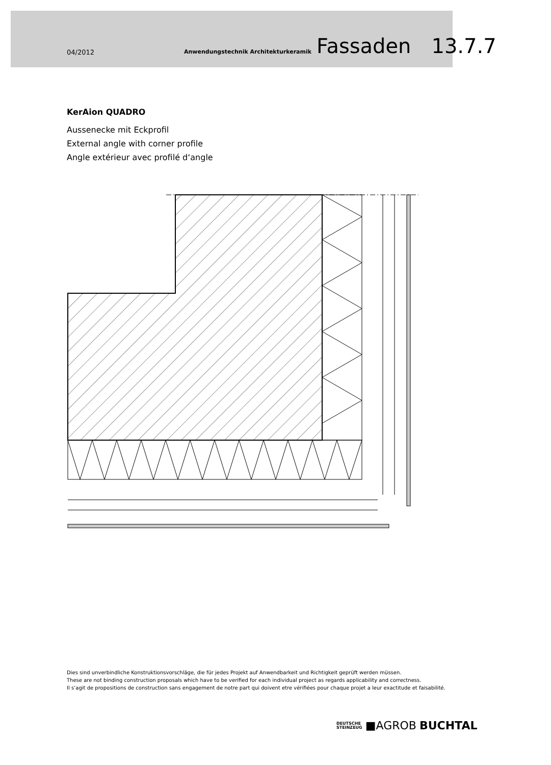04/2012 Anwendungstechnik Architekturkeramik Fassaden 13.7.7
KerAion QUADRO
Aussenecke mit Eckprofil
External angle with corner profile
Angle extérieur avec profilé d‘angle
Dies sind unverbindliche Konstruktionsvorschläge, die für jedes Projekt auf Anwendbarkeit und Richtigkeit geprüft werden müssen.
These are not binding construction proposals which have to be verified for each individual project as regards applicability and correctness.
Il s‘agit de propositions de construction sans engagement de notre part qui doivent etre vérifiées pour chaque projet a leur exactitude et faisabilité.
DEUTSCHE
STEINZEUG ■AGROB BUCHTAL